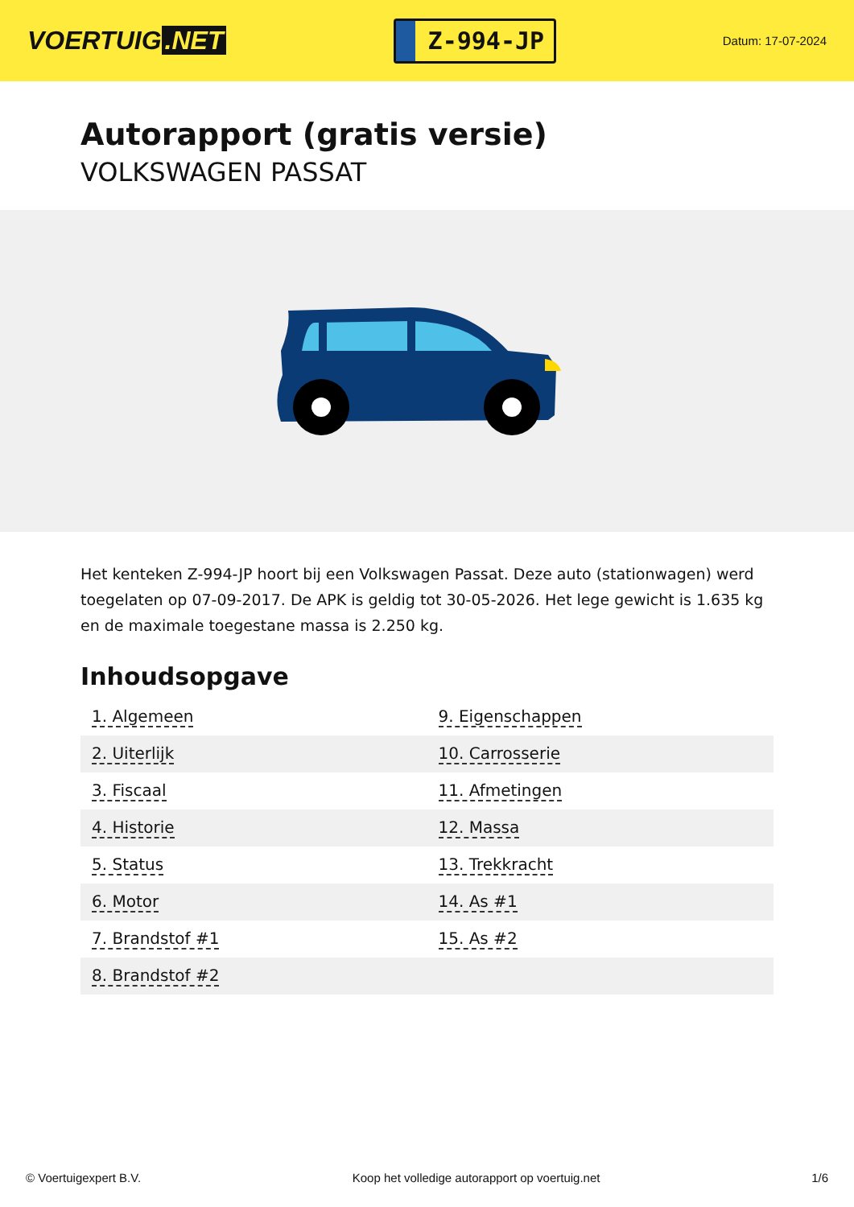VOERTUIG.NET
Z-994-JP
Datum: 17-07-2024
Autorapport (gratis versie)
VOLKSWAGEN PASSAT
Het kenteken Z-994-JP hoort bij een Volkswagen Passat. Deze auto (stationwagen) werd toegelaten op 07-09-2017. De APK is geldig tot 30-05-2026. Het lege gewicht is 1.635 kg en de maximale toegestane massa is 2.250 kg.
Inhoudsopgave
| 1. Algemeen | 9. Eigenschappen |
| 2. Uiterlijk | 10. Carrosserie |
| 3. Fiscaal | 11. Afmetingen |
| 4. Historie | 12. Massa |
| 5. Status | 13. Trekkracht |
| 6. Motor | 14. As #1 |
| 7. Brandstof #1 | 15. As #2 |
| 8. Brandstof #2 | |
© Voertuigexpert B.V. Koop het volledige autorapport op voertuig.net 1/6